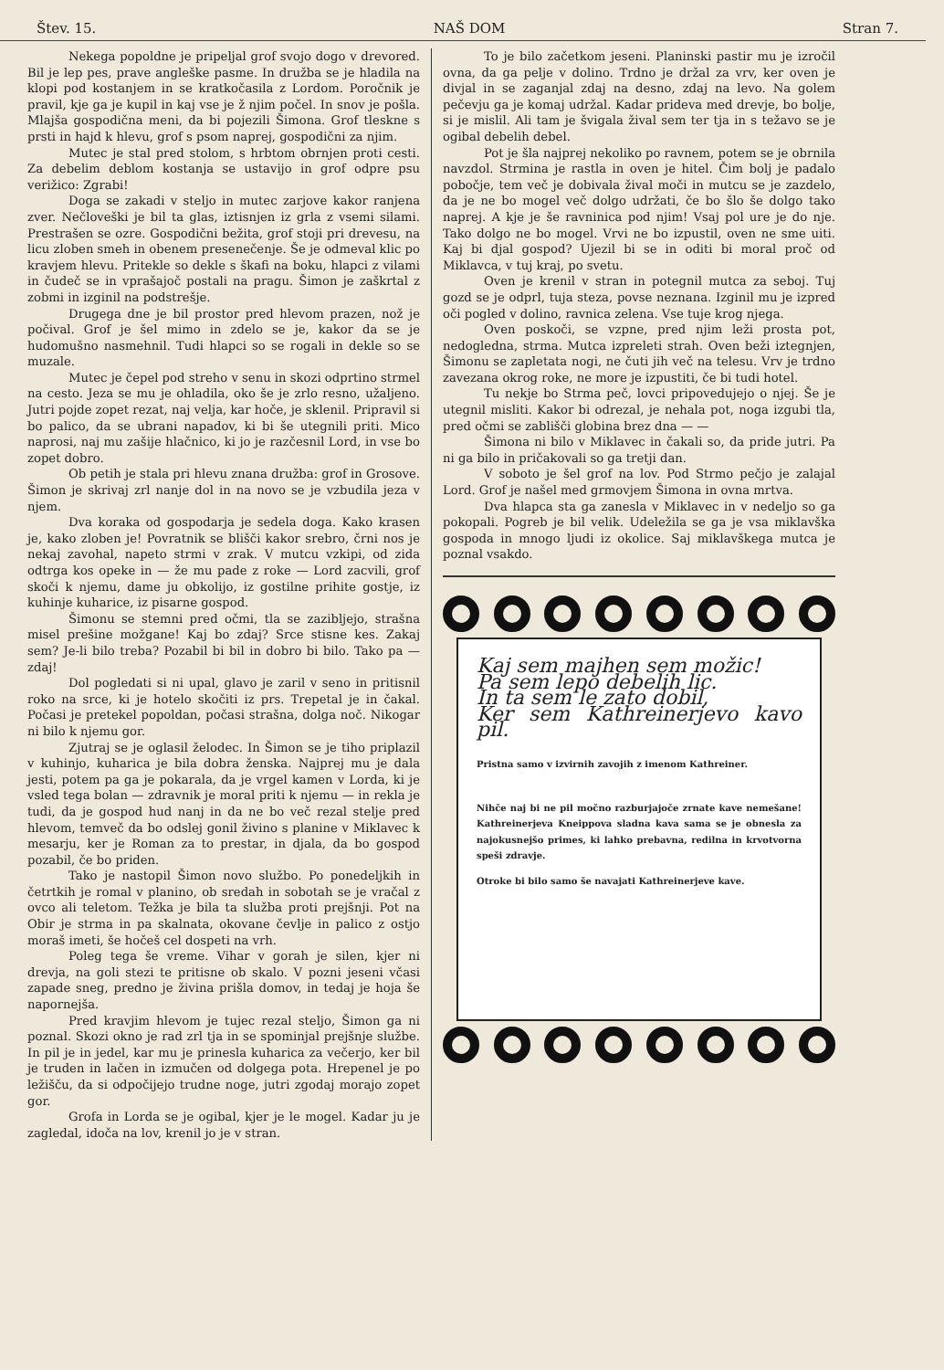Štev. 15. NAŠ DOM Stran 7.
Nekega popoldne je pripeljal grof svojo dogo v drevored. Bil je lep pes, prave angleške pasme. In družba se je hladila na klopi pod kostanjem in se kratkočasila z Lordom. Poročnik je pravil, kje ga je kupil in kaj vse je ž njim počel. In snov je pošla. Mlajša gospodična meni, da bi pojezili Šimona. Grof tleskne s prsti in hajd k hlevu, grof s psom naprej, gospodični za njim.
Mutec je stal pred stolom, s hrbtom obrnjen proti cesti. Za debelim deblom kostanja se ustavijo in grof odpre psu verižico: Zgrabi!
Doga se zakadi v steljo in mutec zarjove kakor ranjena zver. Nečloveški je bil ta glas, iztisnjen iz grla z vsemi silami. Prestrašen se ozre. Gospodični bežita, grof stoji pri drevesu, na licu zloben smeh in obenem presenečenje. Še je odmeval klic po kravjem hlevu. Pritekle so dekle s škafi na boku, hlapci z vilami in čudeč se in vprašajoč postali na pragu. Šimon je zaškrtal z zobmi in izginil na podstrešje.
Drugega dne je bil prostor pred hlevom prazen, nož je počival. Grof je šel mimo in zdelo se je, kakor da se je hudomušno nasmehnil. Tudi hlapci so se rogali in dekle so se muzale.
Mutec je čepel pod streho v senu in skozi odprtino strmel na cesto. Jeza se mu je ohladila, oko še je zrlo resno, užaljeno. Jutri pojde zopet rezat, naj velja, kar hoče, je sklenil. Pripravil si bo palico, da se ubrani napadov, ki bi še utegnili priti. Mico naprosi, naj mu zašije hlačnico, ki jo je razčesnil Lord, in vse bo zopet dobro.
Ob petih je stala pri hlevu znana družba: grof in Grosove. Šimon je skrivaj zrl nanje dol in na novo se je vzbudila jeza v njem.
Dva koraka od gospodarja je sedela doga. Kako krasen je, kako zloben je! Povratnik se blišči kakor srebro, črni nos je nekaj zavohal, napeto strmi v zrak. V mutcu vzkipi, od zida odtrga kos opeke in — že mu pade z roke — Lord zacvili, grof skoči k njemu, dame ju obkolijo, iz gostilne prihite gostje, iz kuhinje kuharice, iz pisarne gospod.
Šimonu se stemni pred očmi, tla se zazibljejo, strašna misel prešine možgane! Kaj bo zdaj? Srce stisne kes. Zakaj sem? Je-li bilo treba? Pozabil bi bil in dobro bi bilo. Tako pa — zdaj!
Dol pogledati si ni upal, glavo je zaril v seno in pritisnil roko na srce, ki je hotelo skočiti iz prs. Trepetal je in čakal. Počasi je pretekel popoldan, počasi strašna, dolga noč. Nikogar ni bilo k njemu gor.
Zjutraj se je oglasil želodec. In Šimon se je tiho priplazil v kuhinjo, kuharica je bila dobra ženska. Najprej mu je dala jesti, potem pa ga je pokarala, da je vrgel kamen v Lorda, ki je vsled tega bolan — zdravnik je moral priti k njemu — in rekla je tudi, da je gospod hud nanj in da ne bo več rezal stelje pred hlevom, temveč da bo odslej gonil živino s planine v Miklavec k mesarju, ker je Roman za to prestar, in djala, da bo gospod pozabil, če bo priden.
Tako je nastopil Šimon novo službo. Po ponedeljkih in četrtkih je romal v planino, ob sredah in sobotah se je vračal z ovco ali teletom. Težka je bila ta služba proti prejšnji. Pot na Obir je strma in pa skalnata, okovane čevlje in palico z ostjo moraš imeti, še hočeš cel dospeti na vrh.
Poleg tega še vreme. Vihar v gorah je silen, kjer ni drevja, na goli stezi te pritisne ob skalo. V pozni jeseni včasi zapade sneg, predno je živina prišla domov, in tedaj je hoja še napornejša.
Pred kravjim hlevom je tujec rezal steljo, Šimon ga ni poznal. Skozi okno je rad zrl tja in se spominjal prejšnje službe. In pil je in jedel, kar mu je prinesla kuharica za večerjo, ker bil je truden in lačen in izmučen od dolgega pota. Hrepenel je po ležišču, da si odpočijejo trudne noge, jutri zgodaj morajo zopet gor.
Grofa in Lorda se je ogibal, kjer je le mogel. Kadar ju je zagledal, idoča na lov, krenil jo je v stran.
To je bilo začetkom jeseni. Planinski pastir mu je izročil ovna, da ga pelje v dolino. Trdno je držal za vrv, ker oven je divjal in se zaganjal zdaj na desno, zdaj na levo. Na golem pečevju ga je komaj udržal. Kadar prideva med drevje, bo bolje, si je mislil. Ali tam je švigala žival sem ter tja in s težavo se je ogibal debelih debel.
Pot je šla najprej nekoliko po ravnem, potem se je obrnila navzdol. Strmina je rastla in oven je hitel. Čim bolj je padalo pobočje, tem več je dobivala žival moči in mutcu se je zazdelo, da je ne bo mogel več dolgo udržati, če bo šlo še dolgo tako naprej. A kje je še ravninica pod njim! Vsaj pol ure je do nje. Tako dolgo ne bo mogel. Vrvi ne bo izpustil, oven ne sme uiti. Kaj bi djal gospod? Ujezil bi se in oditi bi moral proč od Miklavca, v tuj kraj, po svetu.
Oven je krenil v stran in potegnil mutca za seboj. Tuj gozd se je odprl, tuja steza, povse neznana. Izginil mu je izpred oči pogled v dolino, ravnica zelena. Vse tuje krog njega.
Oven poskoči, se vzpne, pred njim leži prosta pot, nedogledna, strma. Mutca izpreleti strah. Oven beži iztegnjen, Šimonu se zapletata nogi, ne čuti jih več na telesu. Vrv je trdno zavezana okrog roke, ne more je izpustiti, če bi tudi hotel.
Tu nekje bo Strma peč, lovci pripovedujejo o njej. Še je utegnil misliti. Kakor bi odrezal, je nehala pot, noga izgubi tla, pred očmi se zablišči globina brez dna — —
Šimona ni bilo v Miklavec in čakali so, da pride jutri. Pa ni ga bilo in pričakovali so ga tretji dan.
V soboto je šel grof na lov. Pod Strmo pečjo je zalajal Lord. Grof je našel med grmovjem Šimona in ovna mrtva.
Dva hlapca sta ga zanesla v Miklavec in v nedeljo so ga pokopali. Pogreb je bil velik. Udeležila se ga je vsa miklavška gospoda in mnogo ljudi iz okolice. Saj miklavškega mutca je poznal vsakdo.
Kaj sem majhen sem možic!
Pa sem lepo debelih lic.
In ta sem le zato dobil,
Ker sem Kathreinerjevo kavo pil.
Pristna samo v izvirnih zavojih z imenom Kathreiner.
Nihče naj bi ne pil močno razburjajoče zrnate kave nemešane! Kathreinerjeva Kneippova sladna kava sama se je obnesla za najokusnejšo primes, ki lahko prebavna, redilna in krvotvorna speši zdravje.
Otroke bi bilo samo še navajati Kathreinerjeve kave.